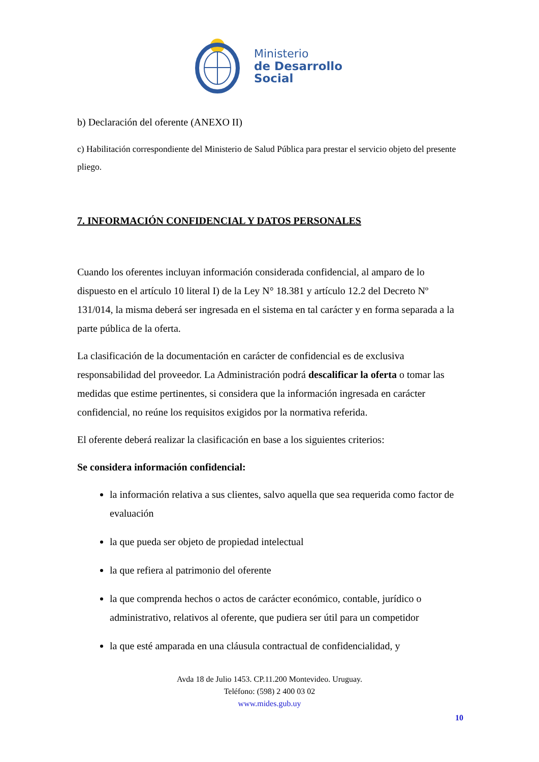Ministerio
de Desarrollo
Social
b) Declaración del oferente (ANEXO II)
c) Habilitación correspondiente del Ministerio de Salud Pública para prestar el servicio objeto del presente pliego.
7. INFORMACIÓN CONFIDENCIAL Y DATOS PERSONALES
Cuando los oferentes incluyan información considerada confidencial, al amparo de lo dispuesto en el artículo 10 literal I) de la Ley N° 18.381 y artículo 12.2 del Decreto Nº 131/014, la misma deberá ser ingresada en el sistema en tal carácter y en forma separada a la parte pública de la oferta.
La clasificación de la documentación en carácter de confidencial es de exclusiva responsabilidad del proveedor. La Administración podrá descalificar la oferta o tomar las medidas que estime pertinentes, si considera que la información ingresada en carácter confidencial, no reúne los requisitos exigidos por la normativa referida.
El oferente deberá realizar la clasificación en base a los siguientes criterios:
Se considera información confidencial:
la información relativa a sus clientes, salvo aquella que sea requerida como factor de evaluación
la que pueda ser objeto de propiedad intelectual
la que refiera al patrimonio del oferente
la que comprenda hechos o actos de carácter económico, contable, jurídico o administrativo, relativos al oferente, que pudiera ser útil para un competidor
la que esté amparada en una cláusula contractual de confidencialidad, y
Avda 18 de Julio 1453. CP.11.200 Montevideo. Uruguay.
Teléfono: (598) 2 400 03 02
www.mides.gub.uy
10